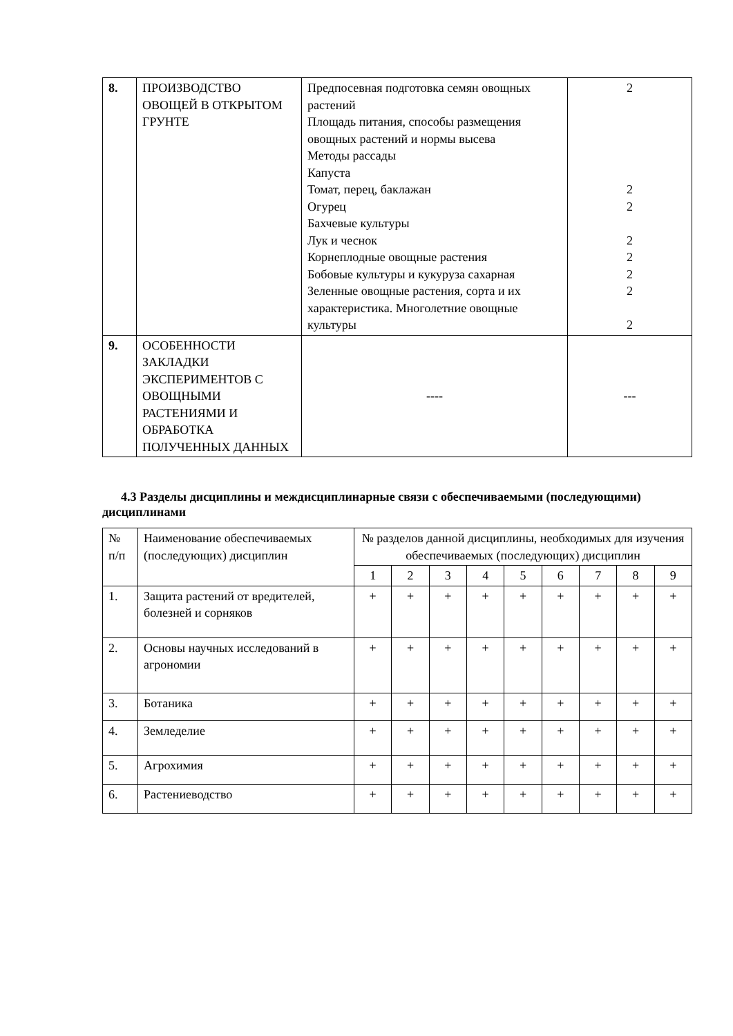| 8. | ПРОИЗВОДСТВО ОВОЩЕЙ В ОТКРЫТОМ ГРУНТЕ | Предпосевная подготовка семян овощных растений Площадь питания, способы размещения овощных растений и нормы высева Методы рассады Капуста Томат, перец, баклажан Огурец Бахчевые культуры Лук и чеснок Корнеплодные овощные растения Бобовые культуры и кукуруза сахарная Зеленные овощные растения, сорта и их характеристика. Многолетние овощные культуры | 2 2 2 2 2 2 2 2 |
| 9. | ОСОБЕННОСТИ ЗАКЛАДКИ ЭКСПЕРИМЕНТОВ С ОВОЩНЫМИ РАСТЕНИЯМИ И ОБРАБОТКА ПОЛУЧЕННЫХ ДАННЫХ | ---- | --- |
4.3 Разделы дисциплины и междисциплинарные связи с обеспечиваемыми (последующими) дисциплинами
| № п/п | Наименование обеспечиваемых (последующих) дисциплин | № разделов данной дисциплины, необходимых для изучения обеспечиваемых (последующих) дисциплин | | | | | | | | |
| | | 1 | 2 | 3 | 4 | 5 | 6 | 7 | 8 | 9 |
| 1. | Защита растений от вредителей, болезней и сорняков | + | + | + | + | + | + | + | + | + |
| 2. | Основы научных исследований в агрономии | + | + | + | + | + | + | + | + | + |
| 3. | Ботаника | + | + | + | + | + | + | + | + | + |
| 4. | Земледелие | + | + | + | + | + | + | + | + | + |
| 5. | Агрохимия | + | + | + | + | + | + | + | + | + |
| 6. | Растениеводство | + | + | + | + | + | + | + | + | + |